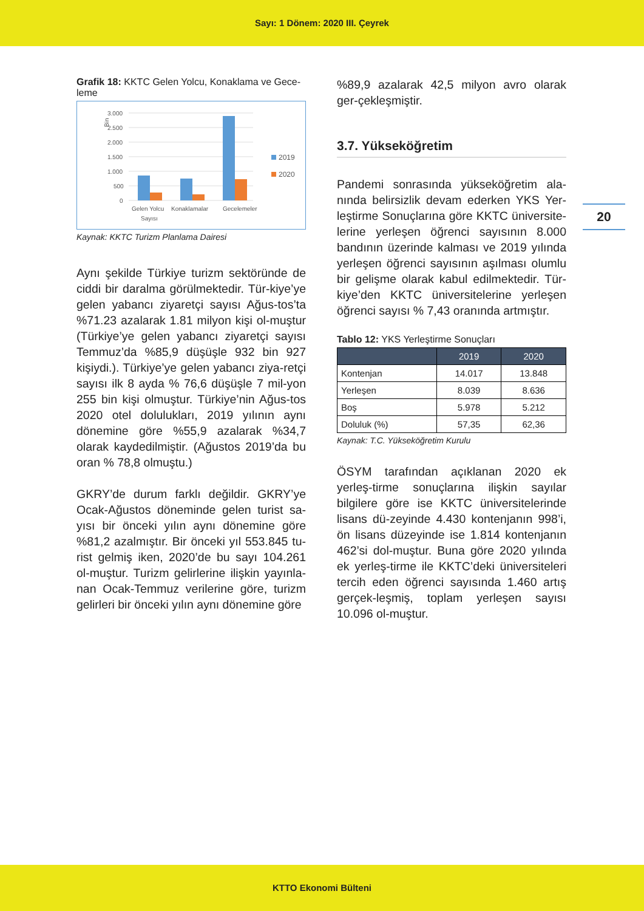Sayı: 1 Dönem: 2020 III. Çeyrek
20
Grafik 18: KKTC Gelen Yolcu, Konaklama ve Gece-leme
3.000
2.500
2.000
1.500
1.000
500
0
Bin
Gelen Yolcu
Konaklamalar
Gecelemeler
Sayısı
2019
2020
Kaynak: KKTC Turizm Planlama Dairesi
Aynı şekilde Türkiye turizm sektöründe de ciddi bir daralma görülmektedir. Tür-kiye’ye gelen yabancı ziyaretçi sayısı Ağus-tos’ta %71.23 azalarak 1.81 milyon kişi ol-muştur (Türkiye’ye gelen yabancı ziyaretçi sayısı Temmuz’da %85,9 düşüşle 932 bin 927 kişiydi.). Türkiye’ye gelen yabancı ziya-retçi sayısı ilk 8 ayda % 76,6 düşüşle 7 mil-yon 255 bin kişi olmuştur. Türkiye’nin Ağus-tos 2020 otel dolulukları, 2019 yılının aynı dönemine göre %55,9 azalarak %34,7 olarak kaydedilmiştir. (Ağustos 2019’da bu oran % 78,8 olmuştu.)
GKRY’de durum farklı değildir. GKRY’ye Ocak-Ağustos döneminde gelen turist sa-yısı bir önceki yılın aynı dönemine göre %81,2 azalmıştır. Bir önceki yıl 553.845 tu-rist gelmiş iken, 2020’de bu sayı 104.261 ol-muştur. Turizm gelirlerine ilişkin yayınla-nan Ocak-Temmuz verilerine göre, turizm gelirleri bir önceki yılın aynı dönemine göre
%89,9 azalarak 42,5 milyon avro olarak ger-çekleşmiştir.
3.7. Yükseköğretim
Pandemi sonrasında yükseköğretim ala-nında belirsizlik devam ederken YKS Yer-leştirme Sonuçlarına göre KKTC üniversite-lerine yerleşen öğrenci sayısının 8.000 bandının üzerinde kalması ve 2019 yılında yerleşen öğrenci sayısının aşılması olumlu bir gelişme olarak kabul edilmektedir. Tür-kiye’den KKTC üniversitelerine yerleşen öğrenci sayısı % 7,43 oranında artmıştır.
Tablo 12: YKS Yerleştirme Sonuçları
| | 2019 | 2020 |
| --- | --- | --- |
| Kontenjan | 14.017 | 13.848 |
| Yerleşen | 8.039 | 8.636 |
| Boş | 5.978 | 5.212 |
| Doluluk (%) | 57,35 | 62,36 |
Kaynak: T.C. Yükseköğretim Kurulu
ÖSYM tarafından açıklanan 2020 ek yerleş-tirme sonuçlarına ilişkin sayılar bilgilere göre ise KKTC üniversitelerinde lisans dü-zeyinde 4.430 kontenjanın 998’i, ön lisans düzeyinde ise 1.814 kontenjanın 462’si dol-muştur. Buna göre 2020 yılında ek yerleş-tirme ile KKTC’deki üniversiteleri tercih eden öğrenci sayısında 1.460 artış gerçek-leşmiş, toplam yerleşen sayısı 10.096 ol-muştur.
KTTO Ekonomi Bülteni